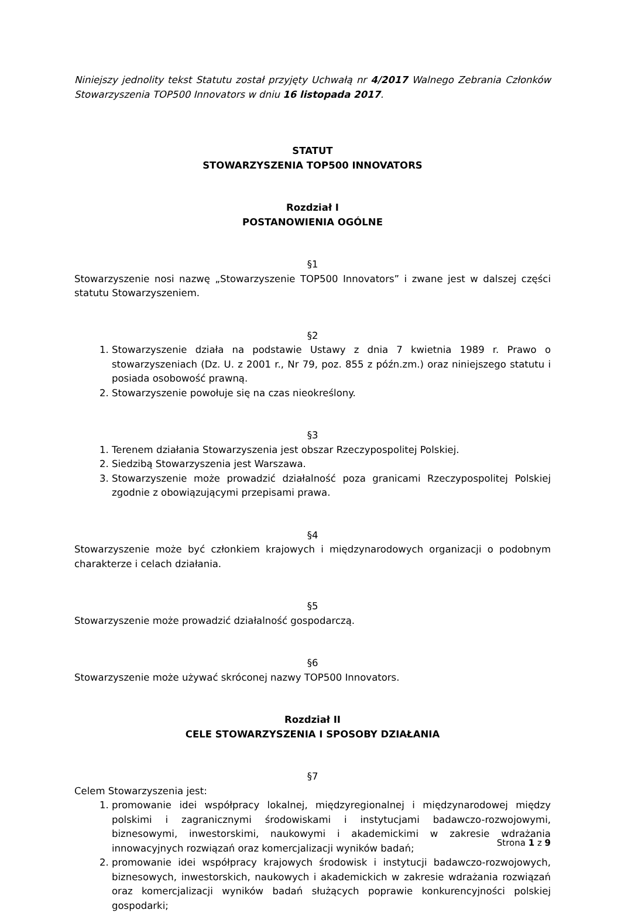Niniejszy jednolity tekst Statutu został przyjęty Uchwałą nr 4/2017 Walnego Zebrania Członków Stowarzyszenia TOP500 Innovators w dniu 16 listopada 2017.
STATUT
STOWARZYSZENIA TOP500 INNOVATORS
Rozdział I
POSTANOWIENIA OGÓLNE
§1
Stowarzyszenie nosi nazwę „Stowarzyszenie TOP500 Innovators” i zwane jest w dalszej części statutu Stowarzyszeniem.
§2
1. Stowarzyszenie działa na podstawie Ustawy z dnia 7 kwietnia 1989 r. Prawo o stowarzyszeniach (Dz. U. z 2001 r., Nr 79, poz. 855 z późn.zm.) oraz niniejszego statutu i posiada osobowość prawną.
2. Stowarzyszenie powołuje się na czas nieokreślony.
§3
1. Terenem działania Stowarzyszenia jest obszar Rzeczypospolitej Polskiej.
2. Siedzibą Stowarzyszenia jest Warszawa.
3. Stowarzyszenie może prowadzić działalność poza granicami Rzeczypospolitej Polskiej zgodnie z obowiązującymi przepisami prawa.
§4
Stowarzyszenie może być członkiem krajowych i międzynarodowych organizacji o podobnym charakterze i celach działania.
§5
Stowarzyszenie może prowadzić działalność gospodarczą.
§6
Stowarzyszenie może używać skróconej nazwy TOP500 Innovators.
Rozdział II
CELE STOWARZYSZENIA I SPOSOBY DZIAŁANIA
§7
Celem Stowarzyszenia jest:
1. promowanie idei współpracy lokalnej, międzyregionalnej i międzynarodowej między polskimi i zagranicznymi środowiskami i instytucjami badawczo-rozwojowymi, biznesowymi, inwestorskimi, naukowymi i akademickimi w zakresie wdrażania innowacyjnych rozwiązań oraz komercjalizacji wyników badań;
2. promowanie idei współpracy krajowych środowisk i instytucji badawczo-rozwojowych, biznesowych, inwestorskich, naukowych i akademickich w zakresie wdrażania rozwiązań oraz komercjalizacji wyników badań służących poprawie konkurencyjności polskiej gospodarki;
Strona 1 z 9